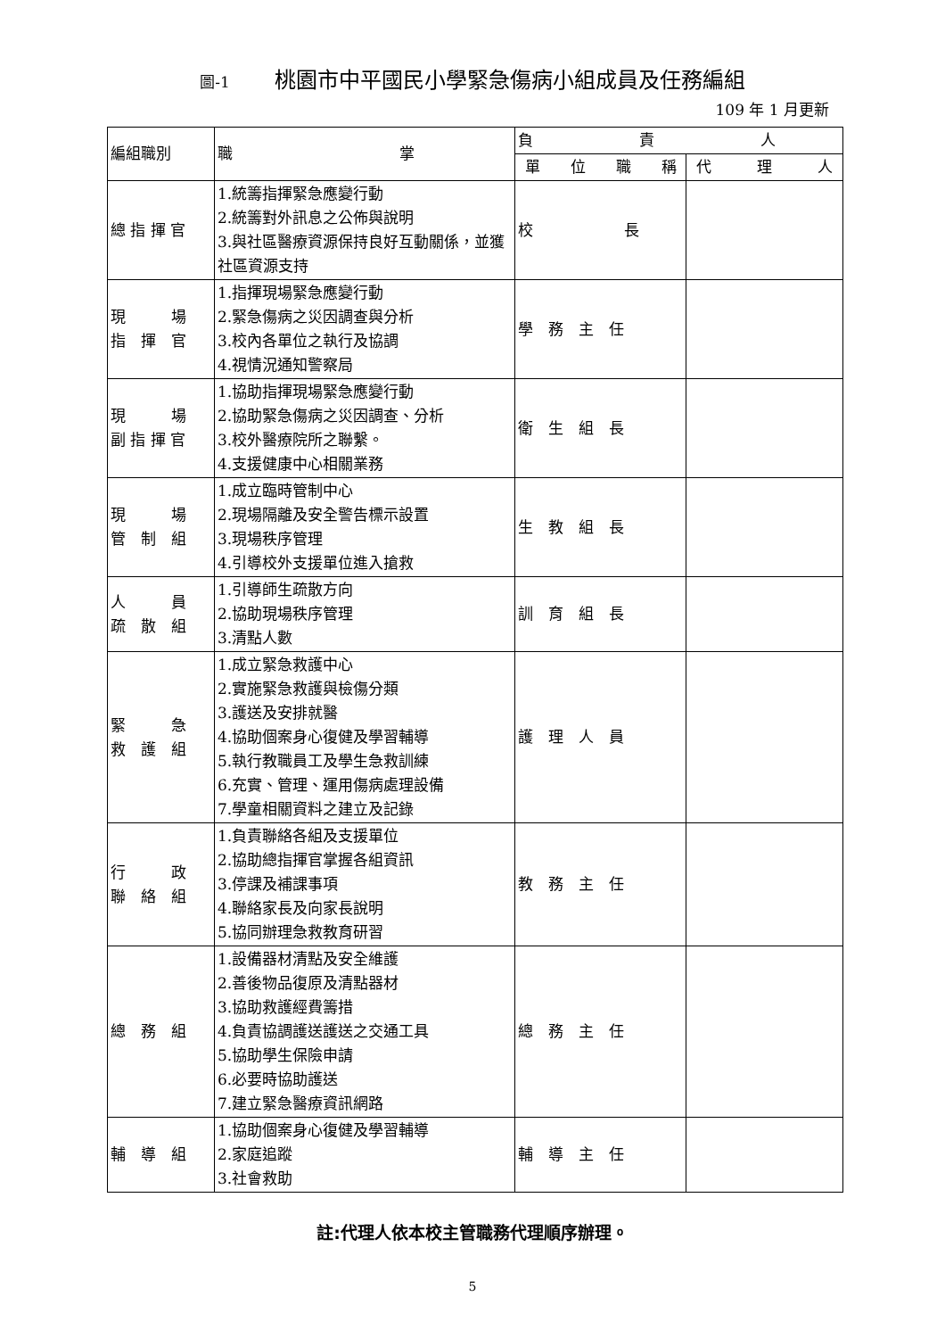圖-1 桃園市中平國民小學緊急傷病小組成員及任務編組
109 年 1 月更新
| 編組職別 | 職 掌 | 負 責 人 | |
| --- | --- | --- | --- |
| | | 單 位 職 稱 | 代 理 人 |
| 總 指 揮 官 | 1.統籌指揮緊急應變行動 2.統籌對外訊息之公佈與說明 3.與社區醫療資源保持良好互動關係，並獲社區資源支持 | 校 長 | |
| 現 場 指 揮 官 | 1.指揮現場緊急應變行動 2.緊急傷病之災因調查與分析 3.校內各單位之執行及協調 4.視情況通知警察局 | 學 務 主 任 | |
| 現 場 副 指 揮 官 | 1.協助指揮現場緊急應變行動 2.協助緊急傷病之災因調查、分析 3.校外醫療院所之聯繫。 4.支援健康中心相關業務 | 衛 生 組 長 | |
| 現 場 管 制 組 | 1.成立臨時管制中心 2.現場隔離及安全警告標示設置 3.現場秩序管理 4.引導校外支援單位進入搶救 | 生 教 組 長 | |
| 人 員 疏 散 組 | 1.引導師生疏散方向 2.協助現場秩序管理 3.清點人數 | 訓 育 組 長 | |
| 緊 急 救 護 組 | 1.成立緊急救護中心 2.實施緊急救護與檢傷分類 3.護送及安排就醫 4.協助個案身心復健及學習輔導 5.執行教職員工及學生急救訓練 6.充實、管理、運用傷病處理設備 7.學童相關資料之建立及記錄 | 護 理 人 員 | |
| 行 政 聯 絡 組 | 1.負責聯絡各組及支援單位 2.協助總指揮官掌握各組資訊 3.停課及補課事項 4.聯絡家長及向家長說明 5.協同辦理急救教育研習 | 教 務 主 任 | |
| 總 務 組 | 1.設備器材清點及安全維護 2.善後物品復原及清點器材 3.協助救護經費籌措 4.負責協調護送護送之交通工具 5.協助學生保險申請 6.必要時協助護送 7.建立緊急醫療資訊網路 | 總 務 主 任 | |
| 輔 導 組 | 1.協助個案身心復健及學習輔導 2.家庭追蹤 3.社會救助 | 輔 導 主 任 | |
註:代理人依本校主管職務代理順序辦理。
5